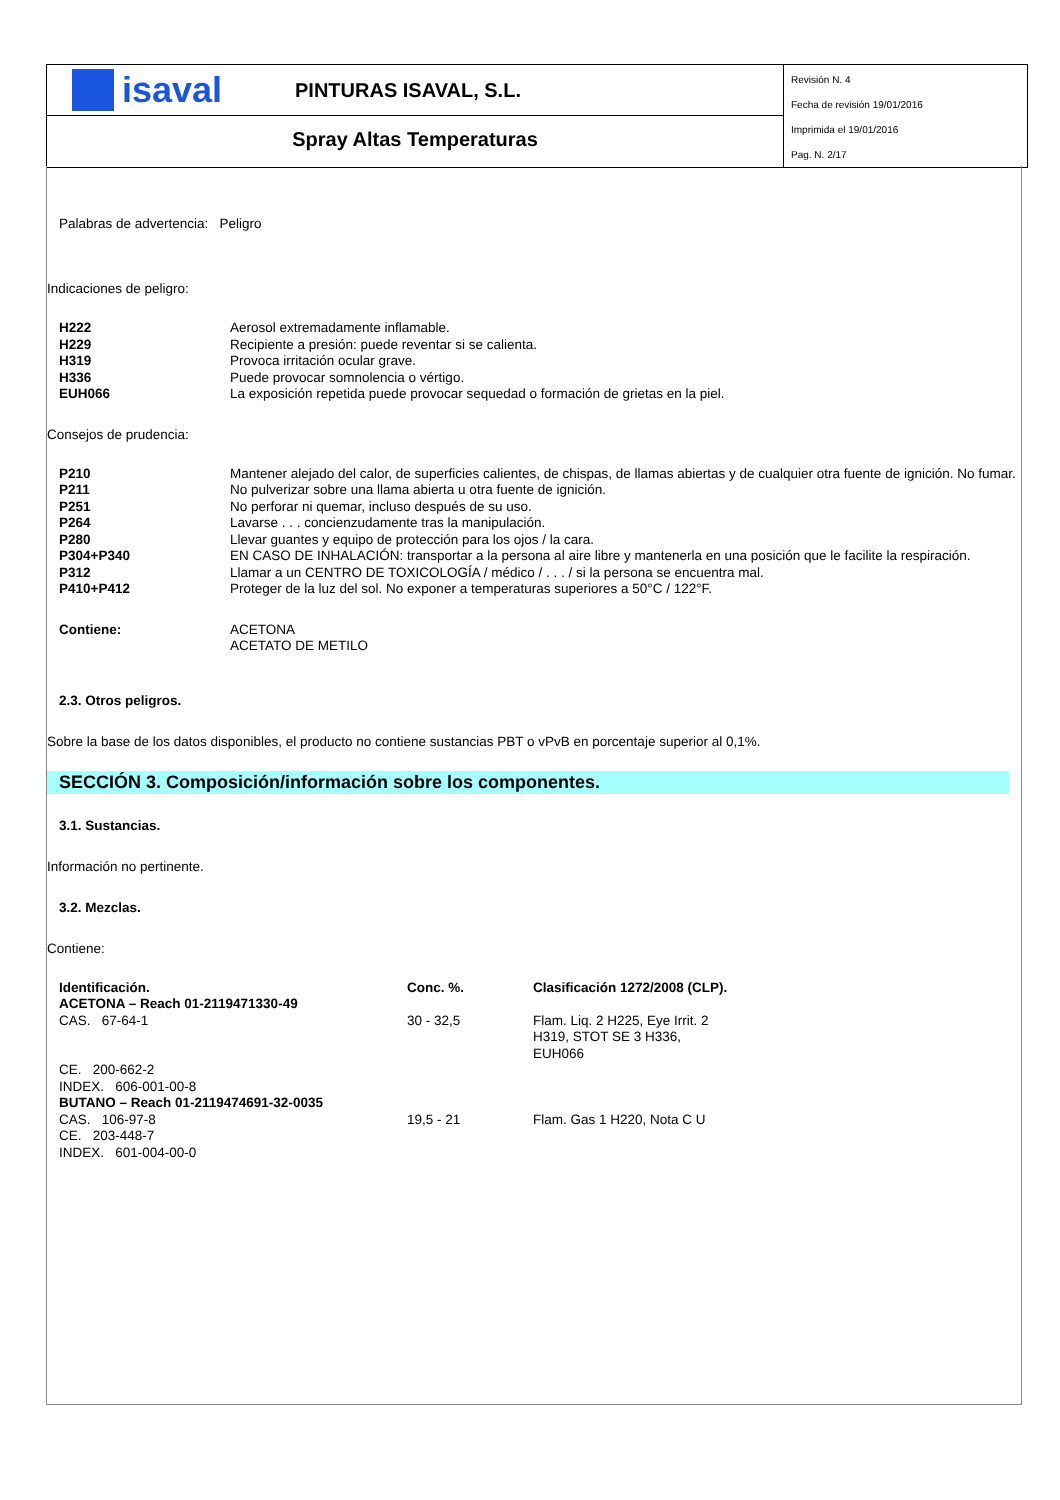isaval
PINTURAS ISAVAL, S.L.
Spray Altas Temperaturas
Revisión N. 4
Fecha de revisión 19/01/2016
Imprimida el 19/01/2016
Pag. N. 2/17
Palabras de advertencia: Peligro
Indicaciones de peligro:
| H222 | Aerosol extremadamente inflamable. |
| H229 | Recipiente a presión: puede reventar si se calienta. |
| H319 | Provoca irritación ocular grave. |
| H336 | Puede provocar somnolencia o vértigo. |
| EUH066 | La exposición repetida puede provocar sequedad o formación de grietas en la piel. |
Consejos de prudencia:
| P210 | Mantener alejado del calor, de superficies calientes, de chispas, de llamas abiertas y de cualquier otra fuente de ignición. No fumar. |
| P211 | No pulverizar sobre una llama abierta u otra fuente de ignición. |
| P251 | No perforar ni quemar, incluso después de su uso. |
| P264 | Lavarse . . . concienzudamente tras la manipulación. |
| P280 | Llevar guantes y equipo de protección para los ojos / la cara. |
| P304+P340 | EN CASO DE INHALACIÓN: transportar a la persona al aire libre y mantenerla en una posición que le facilite la respiración. |
| P312 | Llamar a un CENTRO DE TOXICOLOGÍA / médico / . . . / si la persona se encuentra mal. |
| P410+P412 | Proteger de la luz del sol. No exponer a temperaturas superiores a 50°C / 122°F. |
| Contiene: | ACETONA ACETATO DE METILO |
2.3. Otros peligros.
Sobre la base de los datos disponibles, el producto no contiene sustancias PBT o vPvB en porcentaje superior al 0,1%.
SECCIÓN 3. Composición/información sobre los componentes.
3.1. Sustancias.
Información no pertinente.
3.2. Mezclas.
Contiene:
| Identificación. | Conc. %. | Clasificación 1272/2008 (CLP). |
| ACETONA – Reach 01-2119471330-49 | | |
| CAS. 67-64-1 | 30 - 32,5 | Flam. Liq. 2 H225, Eye Irrit. 2 H319, STOT SE 3 H336, EUH066 |
| CE. 200-662-2 | | |
| INDEX. 606-001-00-8 | | |
| BUTANO – Reach 01-2119474691-32-0035 | | |
| CAS. 106-97-8 | 19,5 - 21 | Flam. Gas 1 H220, Nota C U |
| CE. 203-448-7 | | |
| INDEX. 601-004-00-0 | | |